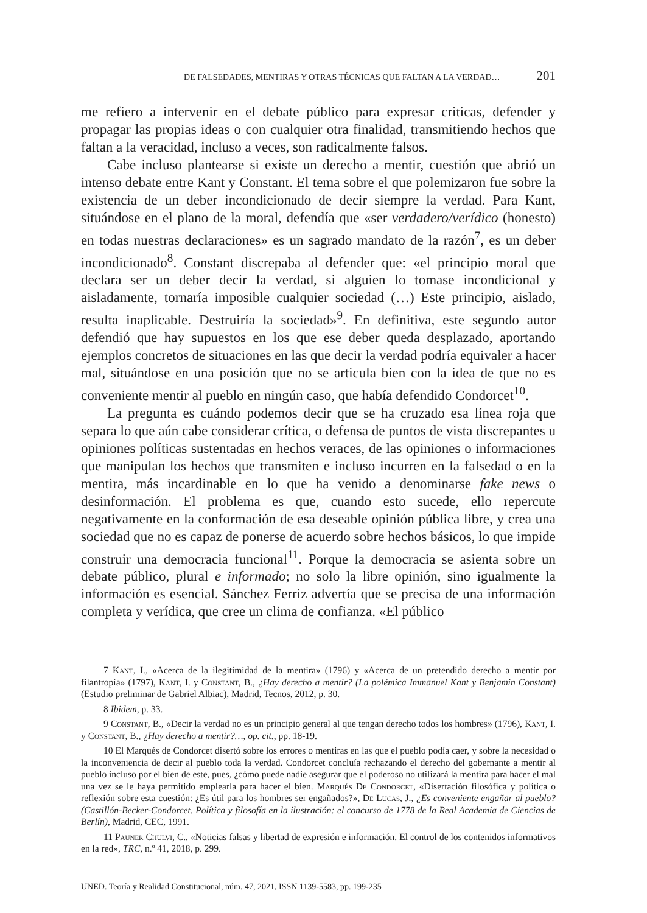DE FALSEDADES, MENTIRAS Y OTRAS TÉCNICAS QUE FALTAN A LA VERDAD… 201
me refiero a intervenir en el debate público para expresar criticas, defender y propagar las propias ideas o con cualquier otra finalidad, transmitiendo hechos que faltan a la veracidad, incluso a veces, son radicalmente falsos.
Cabe incluso plantearse si existe un derecho a mentir, cuestión que abrió un intenso debate entre Kant y Constant. El tema sobre el que polemizaron fue sobre la existencia de un deber incondicionado de decir siempre la verdad. Para Kant, situándose en el plano de la moral, defendía que «ser verdadero/verídico (honesto) en todas nuestras declaraciones» es un sagrado mandato de la razón<sup>7</sup>, es un deber incondicionado<sup>8</sup>. Constant discrepaba al defender que: «el principio moral que declara ser un deber decir la verdad, si alguien lo tomase incondicional y aisladamente, tornaría imposible cualquier sociedad (…) Este principio, aislado, resulta inaplicable. Destruiría la sociedad»<sup>9</sup>. En definitiva, este segundo autor defendió que hay supuestos en los que ese deber queda desplazado, aportando ejemplos concretos de situaciones en las que decir la verdad podría equivaler a hacer mal, situándose en una posición que no se articula bien con la idea de que no es conveniente mentir al pueblo en ningún caso, que había defendido Condorcet<sup>10</sup>.
La pregunta es cuándo podemos decir que se ha cruzado esa línea roja que separa lo que aún cabe considerar crítica, o defensa de puntos de vista discrepantes u opiniones políticas sustentadas en hechos veraces, de las opiniones o informaciones que manipulan los hechos que transmiten e incluso incurren en la falsedad o en la mentira, más incardinable en lo que ha venido a denominarse fake news o desinformación. El problema es que, cuando esto sucede, ello repercute negativamente en la conformación de esa deseable opinión pública libre, y crea una sociedad que no es capaz de ponerse de acuerdo sobre hechos básicos, lo que impide construir una democracia funcional<sup>11</sup>. Porque la democracia se asienta sobre un debate público, plural e informado; no solo la libre opinión, sino igualmente la información es esencial. Sánchez Ferriz advertía que se precisa de una información completa y verídica, que cree un clima de confianza. «El público
7 Kant, I., «Acerca de la ilegitimidad de la mentira» (1796) y «Acerca de un pretendido derecho a mentir por filantropía» (1797), Kant, I. y Constant, B., ¿Hay derecho a mentir? (La polémica Immanuel Kant y Benjamin Constant) (Estudio preliminar de Gabriel Albiac), Madrid, Tecnos, 2012, p. 30.
8 Ibidem, p. 33.
9 Constant, B., «Decir la verdad no es un principio general al que tengan derecho todos los hombres» (1796), Kant, I. y Constant, B., ¿Hay derecho a mentir?…, op. cit., pp. 18-19.
10 El Marqués de Condorcet disertó sobre los errores o mentiras en las que el pueblo podía caer, y sobre la necesidad o la inconveniencia de decir al pueblo toda la verdad. Condorcet concluía rechazando el derecho del gobernante a mentir al pueblo incluso por el bien de este, pues, ¿cómo puede nadie asegurar que el poderoso no utilizará la mentira para hacer el mal una vez se le haya permitido emplearla para hacer el bien. Marqués De Condorcet, «Disertación filosófica y política o reflexión sobre esta cuestión: ¿Es útil para los hombres ser engañados?», De Lucas, J., ¿Es conveniente engañar al pueblo? (Castillón-Becker-Condorcet. Política y filosofía en la ilustración: el concurso de 1778 de la Real Academia de Ciencias de Berlín), Madrid, CEC, 1991.
11 Pauner Chulvi, C., «Noticias falsas y libertad de expresión e información. El control de los contenidos informativos en la red», TRC, n.º 41, 2018, p. 299.
UNED. Teoría y Realidad Constitucional, núm. 47, 2021, ISSN 1139-5583, pp. 199-235